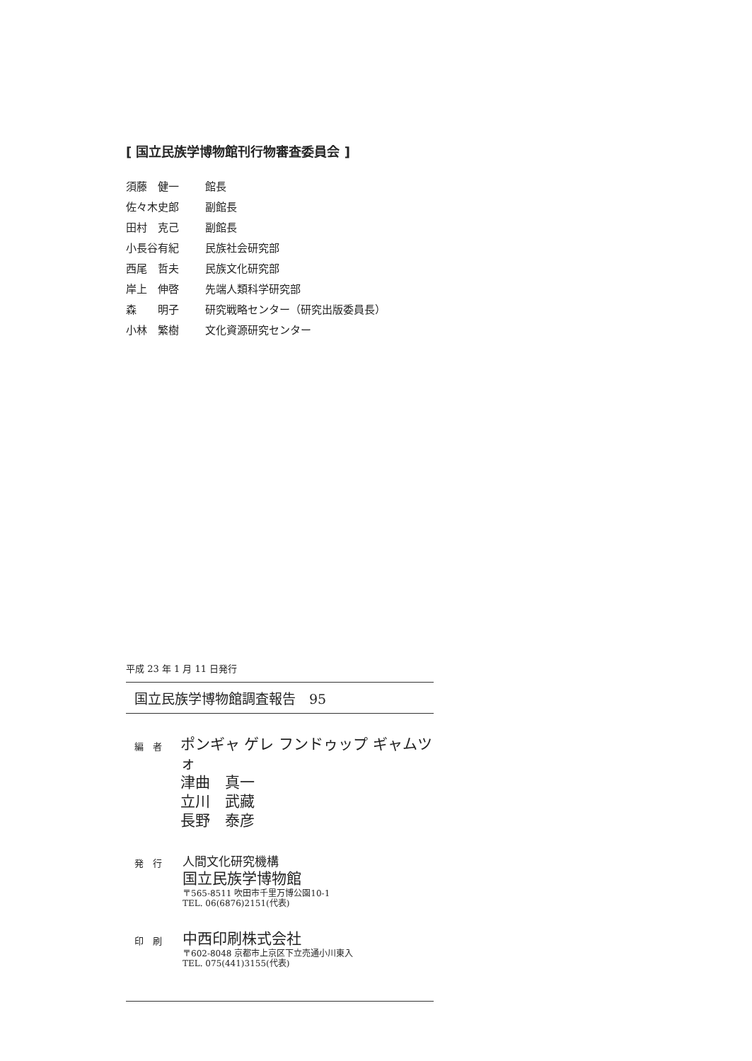[ 国立民族学博物館刊行物審査委員会 ]
須藤　健一 館長
佐々木史郎 副館長
田村　克己 副館長
小長谷有紀 民族社会研究部
西尾　哲夫 民族文化研究部
岸上　伸啓 先端人類科学研究部
森　　明子 研究戦略センター（研究出版委員長）
小林　繁樹 文化資源研究センター
平成 23 年 1 月 11 日発行
国立民族学博物館調査報告　95
編　者
ポンギャ ゲレ フンドゥップ ギャムツォ
津曲　真一
立川　武藏
長野　泰彦
発　行
人間文化研究機構
国立民族学博物館
〒565-8511 吹田市千里万博公園10-1
TEL. 06(6876)2151(代表)
印　刷
中西印刷株式会社
〒602-8048 京都市上京区下立売通小川東入
TEL. 075(441)3155(代表)